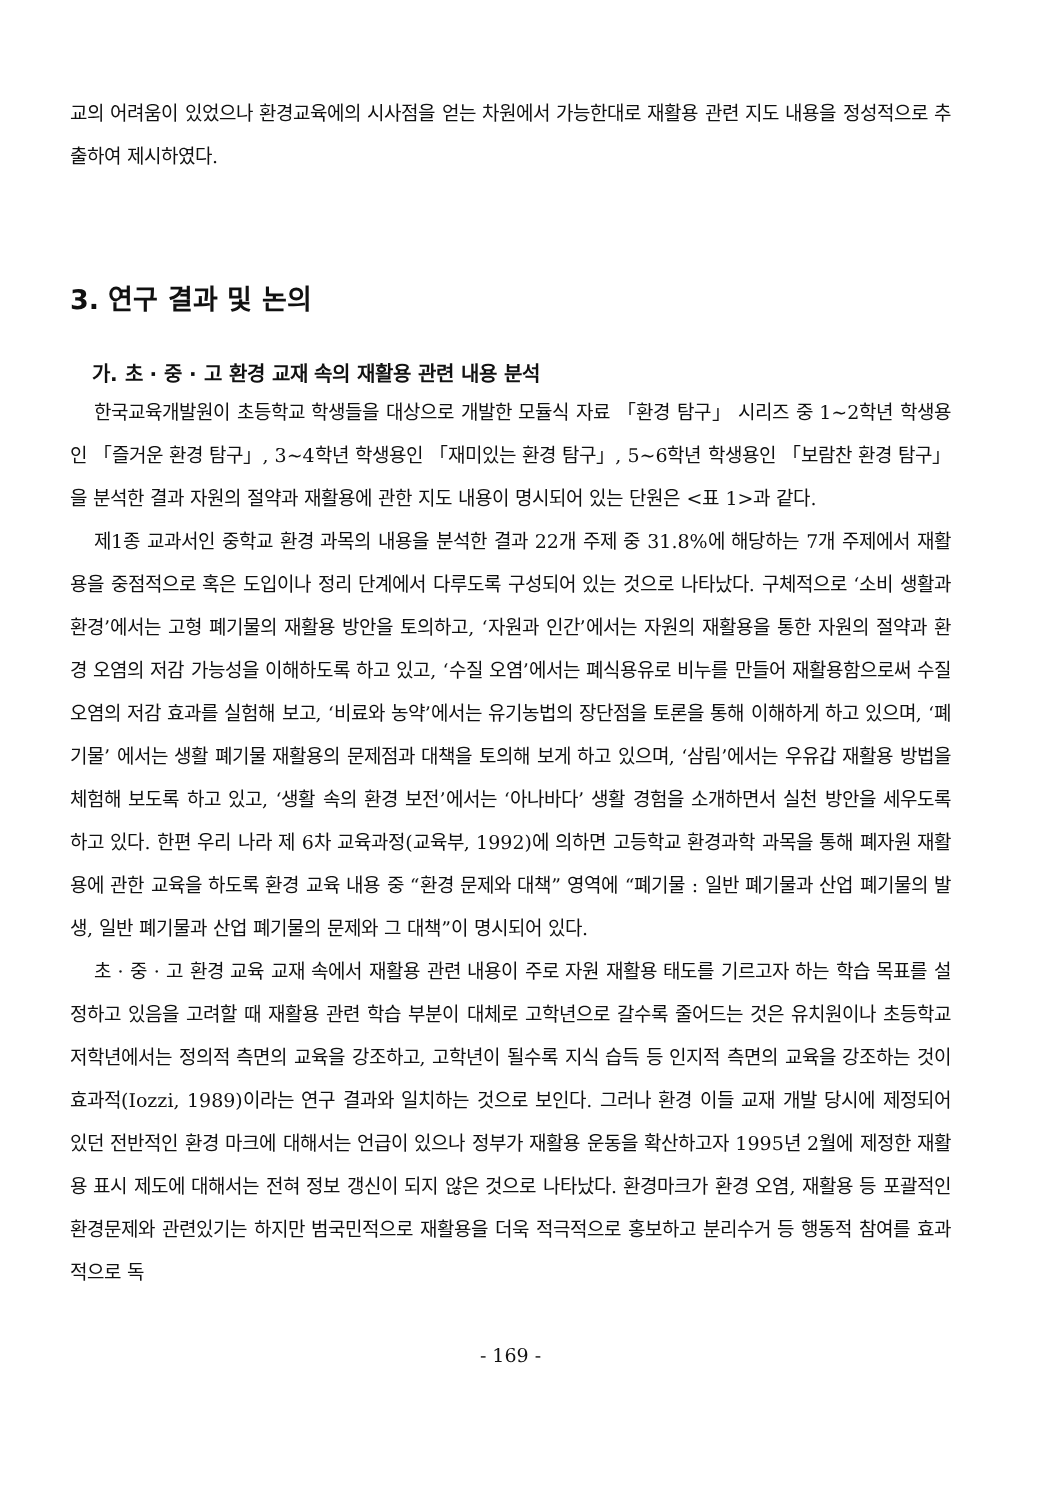교의 어려움이 있었으나 환경교육에의 시사점을 얻는 차원에서 가능한대로 재활용 관련 지도 내용을 정성적으로 추출하여 제시하였다.
3. 연구 결과 및 논의
가. 초 · 중 · 고 환경 교재 속의 재활용 관련 내용 분석
한국교육개발원이 초등학교 학생들을 대상으로 개발한 모듈식 자료 「환경 탐구」 시리즈 중 1~2학년 학생용인 「즐거운 환경 탐구」, 3~4학년 학생용인 「재미있는 환경 탐구」, 5~6학년 학생용인 「보람찬 환경 탐구」을 분석한 결과 자원의 절약과 재활용에 관한 지도 내용이 명시되어 있는 단원은 <표 1>과 같다.
제1종 교과서인 중학교 환경 과목의 내용을 분석한 결과 22개 주제 중 31.8%에 해당하는 7개 주제에서 재활용을 중점적으로 혹은 도입이나 정리 단계에서 다루도록 구성되어 있는 것으로 나타났다. 구체적으로 ‘소비 생활과 환경’에서는 고형 폐기물의 재활용 방안을 토의하고, ‘자원과 인간’에서는 자원의 재활용을 통한 자원의 절약과 환경 오염의 저감 가능성을 이해하도록 하고 있고, ‘수질 오염’에서는 폐식용유로 비누를 만들어 재활용함으로써 수질 오염의 저감 효과를 실험해 보고, ‘비료와 농약’에서는 유기농법의 장단점을 토론을 통해 이해하게 하고 있으며, ‘폐기물’ 에서는 생활 폐기물 재활용의 문제점과 대책을 토의해 보게 하고 있으며, ‘삼림’에서는 우유갑 재활용 방법을 체험해 보도록 하고 있고, ‘생활 속의 환경 보전’에서는 ‘아나바다’ 생활 경험을 소개하면서 실천 방안을 세우도록 하고 있다. 한편 우리 나라 제 6차 교육과정(교육부, 1992)에 의하면 고등학교 환경과학 과목을 통해 폐자원 재활용에 관한 교육을 하도록 환경 교육 내용 중 “환경 문제와 대책” 영역에 “폐기물 : 일반 폐기물과 산업 폐기물의 발생, 일반 폐기물과 산업 폐기물의 문제와 그 대책”이 명시되어 있다.
초 · 중 · 고 환경 교육 교재 속에서 재활용 관련 내용이 주로 자원 재활용 태도를 기르고자 하는 학습 목표를 설정하고 있음을 고려할 때 재활용 관련 학습 부분이 대체로 고학년으로 갈수록 줄어드는 것은 유치원이나 초등학교 저학년에서는 정의적 측면의 교육을 강조하고, 고학년이 될수록 지식 습득 등 인지적 측면의 교육을 강조하는 것이 효과적(Iozzi, 1989)이라는 연구 결과와 일치하는 것으로 보인다. 그러나 환경 이들 교재 개발 당시에 제정되어 있던 전반적인 환경 마크에 대해서는 언급이 있으나 정부가 재활용 운동을 확산하고자 1995년 2월에 제정한 재활용 표시 제도에 대해서는 전혀 정보 갱신이 되지 않은 것으로 나타났다. 환경마크가 환경 오염, 재활용 등 포괄적인 환경문제와 관련있기는 하지만 범국민적으로 재활용을 더욱 적극적으로 홍보하고 분리수거 등 행동적 참여를 효과적으로 독
- 169 -